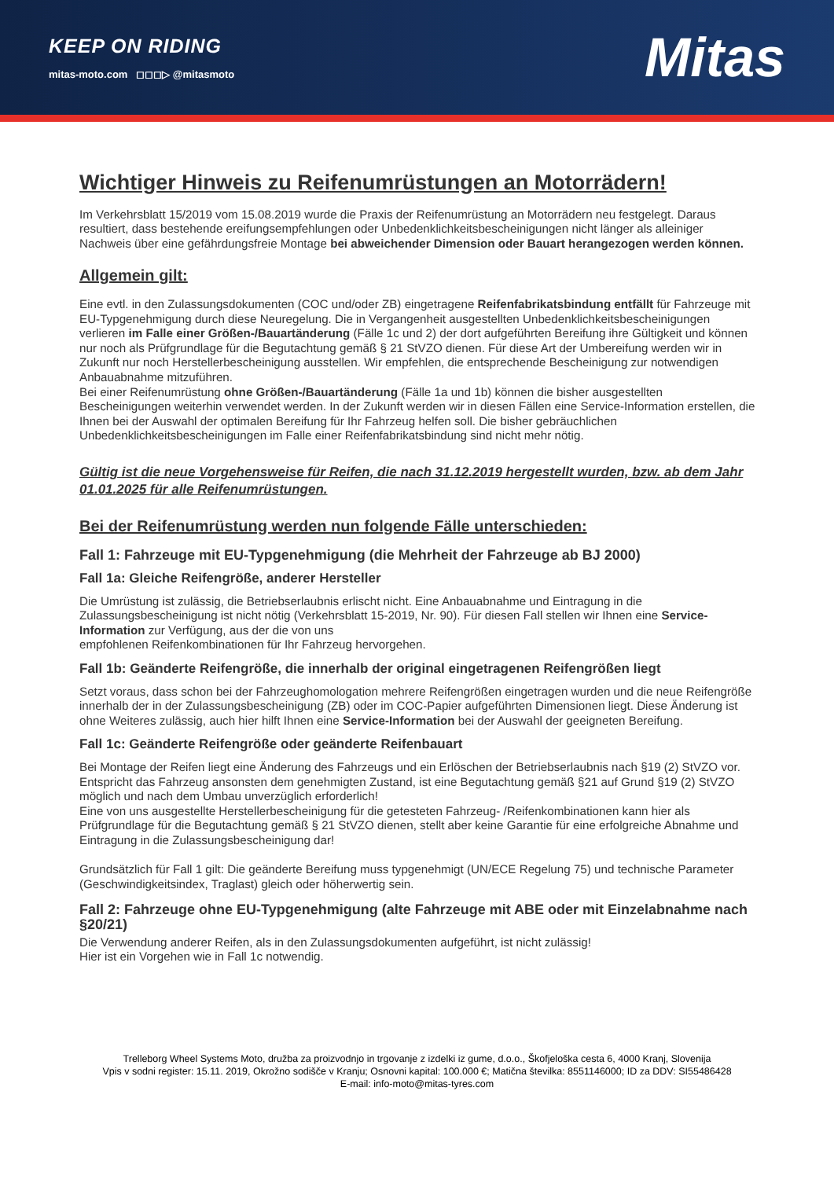KEEP ON RIDING
mitas-moto.com ◻◻◻▷ @mitasmoto
Mitas
Wichtiger Hinweis zu Reifenumrüstungen an Motorrädern!
Im Verkehrsblatt 15/2019 vom 15.08.2019 wurde die Praxis der Reifenumrüstung an Motorrädern neu festgelegt. Daraus resultiert, dass bestehende ereifungsempfehlungen oder Unbedenklichkeitsbescheinigungen nicht länger als alleiniger Nachweis über eine gefährdungsfreie Montage bei abweichender Dimension oder Bauart herangezogen werden können.
Allgemein gilt:
Eine evtl. in den Zulassungsdokumenten (COC und/oder ZB) eingetragene Reifenfabrikatsbindung entfällt für Fahrzeuge mit EU-Typgenehmigung durch diese Neuregelung. Die in Vergangenheit ausgestellten Unbedenklichkeitsbescheinigungen verlieren im Falle einer Größen-/Bauartänderung (Fälle 1c und 2) der dort aufgeführten Bereifung ihre Gültigkeit und können nur noch als Prüfgrundlage für die Begutachtung gemäß § 21 StVZO dienen. Für diese Art der Umbereifung werden wir in Zukunft nur noch Herstellerbescheinigung ausstellen. Wir empfehlen, die entsprechende Bescheinigung zur notwendigen Anbauabnahme mitzuführen.
Bei einer Reifenumrüstung ohne Größen-/Bauartänderung (Fälle 1a und 1b) können die bisher ausgestellten Bescheinigungen weiterhin verwendet werden. In der Zukunft werden wir in diesen Fällen eine Service-Information erstellen, die Ihnen bei der Auswahl der optimalen Bereifung für Ihr Fahrzeug helfen soll. Die bisher gebräuchlichen Unbedenklichkeitsbescheinigungen im Falle einer Reifenfabrikatsbindung sind nicht mehr nötig.
Gültig ist die neue Vorgehensweise für Reifen, die nach 31.12.2019 hergestellt wurden, bzw. ab dem Jahr 01.01.2025 für alle Reifenumrüstungen.
Bei der Reifenumrüstung werden nun folgende Fälle unterschieden:
Fall 1: Fahrzeuge mit EU-Typgenehmigung (die Mehrheit der Fahrzeuge ab BJ 2000)
Fall 1a: Gleiche Reifengröße, anderer Hersteller
Die Umrüstung ist zulässig, die Betriebserlaubnis erlischt nicht. Eine Anbauabnahme und Eintragung in die Zulassungsbescheinigung ist nicht nötig (Verkehrsblatt 15-2019, Nr. 90). Für diesen Fall stellen wir Ihnen eine Service-Information zur Verfügung, aus der die von uns
empfohlenen Reifenkombinationen für Ihr Fahrzeug hervorgehen.
Fall 1b: Geänderte Reifengröße, die innerhalb der original eingetragenen Reifengrößen liegt
Setzt voraus, dass schon bei der Fahrzeughomologation mehrere Reifengrößen eingetragen wurden und die neue Reifengröße innerhalb der in der Zulassungsbescheinigung (ZB) oder im COC-Papier aufgeführten Dimensionen liegt. Diese Änderung ist ohne Weiteres zulässig, auch hier hilft Ihnen eine Service-Information bei der Auswahl der geeigneten Bereifung.
Fall 1c: Geänderte Reifengröße oder geänderte Reifenbauart
Bei Montage der Reifen liegt eine Änderung des Fahrzeugs und ein Erlöschen der Betriebserlaubnis nach §19 (2) StVZO vor. Entspricht das Fahrzeug ansonsten dem genehmigten Zustand, ist eine Begutachtung gemäß §21 auf Grund §19 (2) StVZO möglich und nach dem Umbau unverzüglich erforderlich!
Eine von uns ausgestellte Herstellerbescheinigung für die getesteten Fahrzeug- /Reifenkombinationen kann hier als Prüfgrundlage für die Begutachtung gemäß § 21 StVZO dienen, stellt aber keine Garantie für eine erfolgreiche Abnahme und Eintragung in die Zulassungsbescheinigung dar!
Grundsätzlich für Fall 1 gilt: Die geänderte Bereifung muss typgenehmigt (UN/ECE Regelung 75) und technische Parameter (Geschwindigkeitsindex, Traglast) gleich oder höherwertig sein.
Fall 2: Fahrzeuge ohne EU-Typgenehmigung (alte Fahrzeuge mit ABE oder mit Einzelabnahme nach §20/21)
Die Verwendung anderer Reifen, als in den Zulassungsdokumenten aufgeführt, ist nicht zulässig!
Hier ist ein Vorgehen wie in Fall 1c notwendig.
Trelleborg Wheel Systems Moto, družba za proizvodnjo in trgovanje z izdelki iz gume, d.o.o., Škofjeloška cesta 6, 4000 Kranj, Slovenija
Vpis v sodni register: 15.11. 2019, Okrožno sodišče v Kranju; Osnovni kapital: 100.000 €; Matična številka: 8551146000; ID za DDV: SI55486428
E-mail: info-moto@mitas-tyres.com